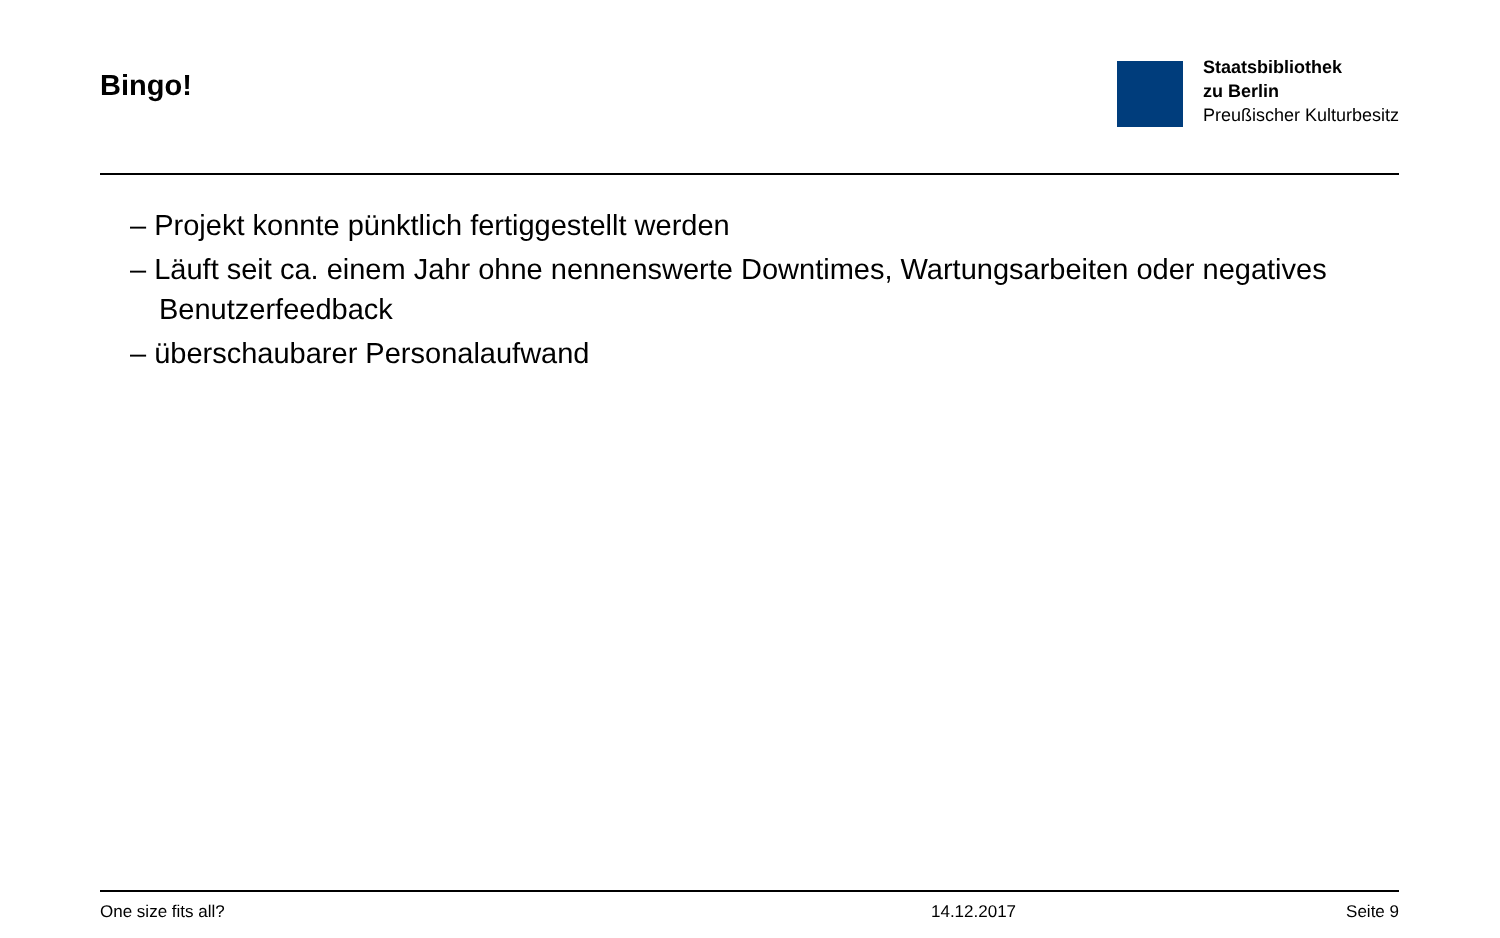Bingo!
Staatsbibliothek
zu Berlin
Preußischer Kulturbesitz
– Projekt konnte pünktlich fertiggestellt werden
– Läuft seit ca. einem Jahr ohne nennenswerte Downtimes, Wartungsarbeiten oder negatives Benutzerfeedback
– überschaubarer Personalaufwand
One size fits all? 14.12.2017 Seite 9